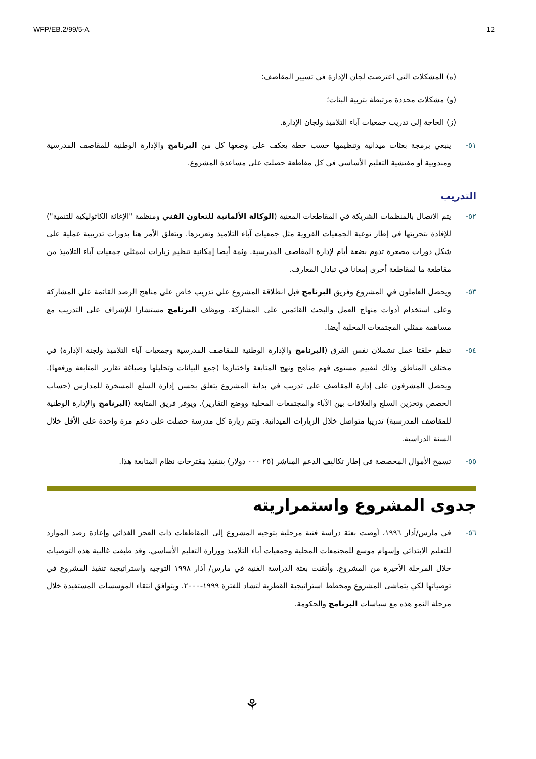WFP/EB.2/99/5-A 12
(ه) المشكلات التي اعترضت لجان الإدارة في تسيير المقاصف؛
(و) مشكلات محددة مرتبطة بتربية البنات؛
(ز) الحاجة إلى تدريب جمعيات آباء التلاميذ ولجان الإدارة.
٥١- ينبغي برمجة بعثات ميدانية وتنظيمها حسب خطة يعكف على وضعها كل من البرنامج والإدارة الوطنية للمقاصف المدرسية ومندوبية أو مفتشية التعليم الأساسي في كل مقاطعة حصلت على مساعدة المشروع.
التدريب
٥٢- يتم الاتصال بالمنظمات الشريكة في المقاطعات المعنية (الوكالة الألمانية للتعاون الفني ومنظمة "الإغاثة الكاثوليكية للتنمية") للإفادة بتجربتها في إطار توعية الجمعيات القروية مثل جمعيات آباء التلاميذ وتعزيزها. ويتعلق الأمر هنا بدورات تدريبية عملية على شكل دورات مصغرة تدوم بضعة أيام لإدارة المقاصف المدرسية. وثمة أيضا إمكانية تنظيم زيارات لممثلي جمعيات آباء التلاميذ من مقاطعة ما لمقاطعة أخرى إمعانا في تبادل المعارف.
٥٣- ويحصل العاملون في المشروع وفريق البرنامج قبل انطلاقة المشروع على تدريب خاص على مناهج الرصد القائمة على المشاركة وعلى استخدام أدوات منهاج العمل والبحث القائمين على المشاركة. ويوظف البرنامج مستشارا للإشراف على التدريب مع مساهمة ممثلي المجتمعات المحلية أيضا.
٥٤- تنظم حلقتا عمل تشملان نفس الفرق (البرنامج والإدارة الوطنية للمقاصف المدرسية وجمعيات آباء التلاميذ ولجنة الإدارة) في مختلف المناطق وذلك لتقييم مستوى فهم مناهج ونهج المتابعة واختبارها (جمع البيانات وتحليلها وصياغة تقارير المتابعة ورفعها). ويحصل المشرفون على إدارة المقاصف على تدريب في بداية المشروع يتعلق بحسن إدارة السلع المسخرة للمدارس (حساب الحصص وتخزين السلع والعلاقات بين الآباء والمجتمعات المحلية ووضع التقارير). ويوفر فريق المتابعة (البرنامج والإدارة الوطنية للمقاصف المدرسية) تدريبا متواصل خلال الزيارات الميدانية. وتتم زيارة كل مدرسة حصلت على دعم مرة واحدة على الأقل خلال السنة الدراسية.
٥٥- تسمح الأموال المخصصة في إطار تكاليف الدعم المباشر (٢٥ ٠٠٠ دولار) بتنفيذ مقترحات نظام المتابعة هذا.
جدوى المشروع واستمراريته
٥٦- في مارس/آذار ١٩٩٦، أوصت بعثة دراسة فنية مرحلية بتوجيه المشروع إلى المقاطعات ذات العجز الغذائي وإعادة رصد الموارد للتعليم الابتدائي وإسهام موسع للمجتمعات المحلية وجمعيات آباء التلاميذ ووزارة التعليم الأساسي. وقد طبقت غالبية هذه التوصيات خلال المرحلة الأخيرة من المشروع. وأتقنت بعثة الدراسة الفنية في مارس/ آذار ١٩٩٨ التوجيه واستراتيجية تنفيذ المشروع في توصياتها لكي يتماشى المشروع ومخطط استراتيجية القطرية لتشاد للفترة ١٩٩٩-٢٠٠٠. ويتوافق انتقاء المؤسسات المستفيدة خلال مرحلة النمو هذه مع سياسات البرنامج والحكومة.
⚘